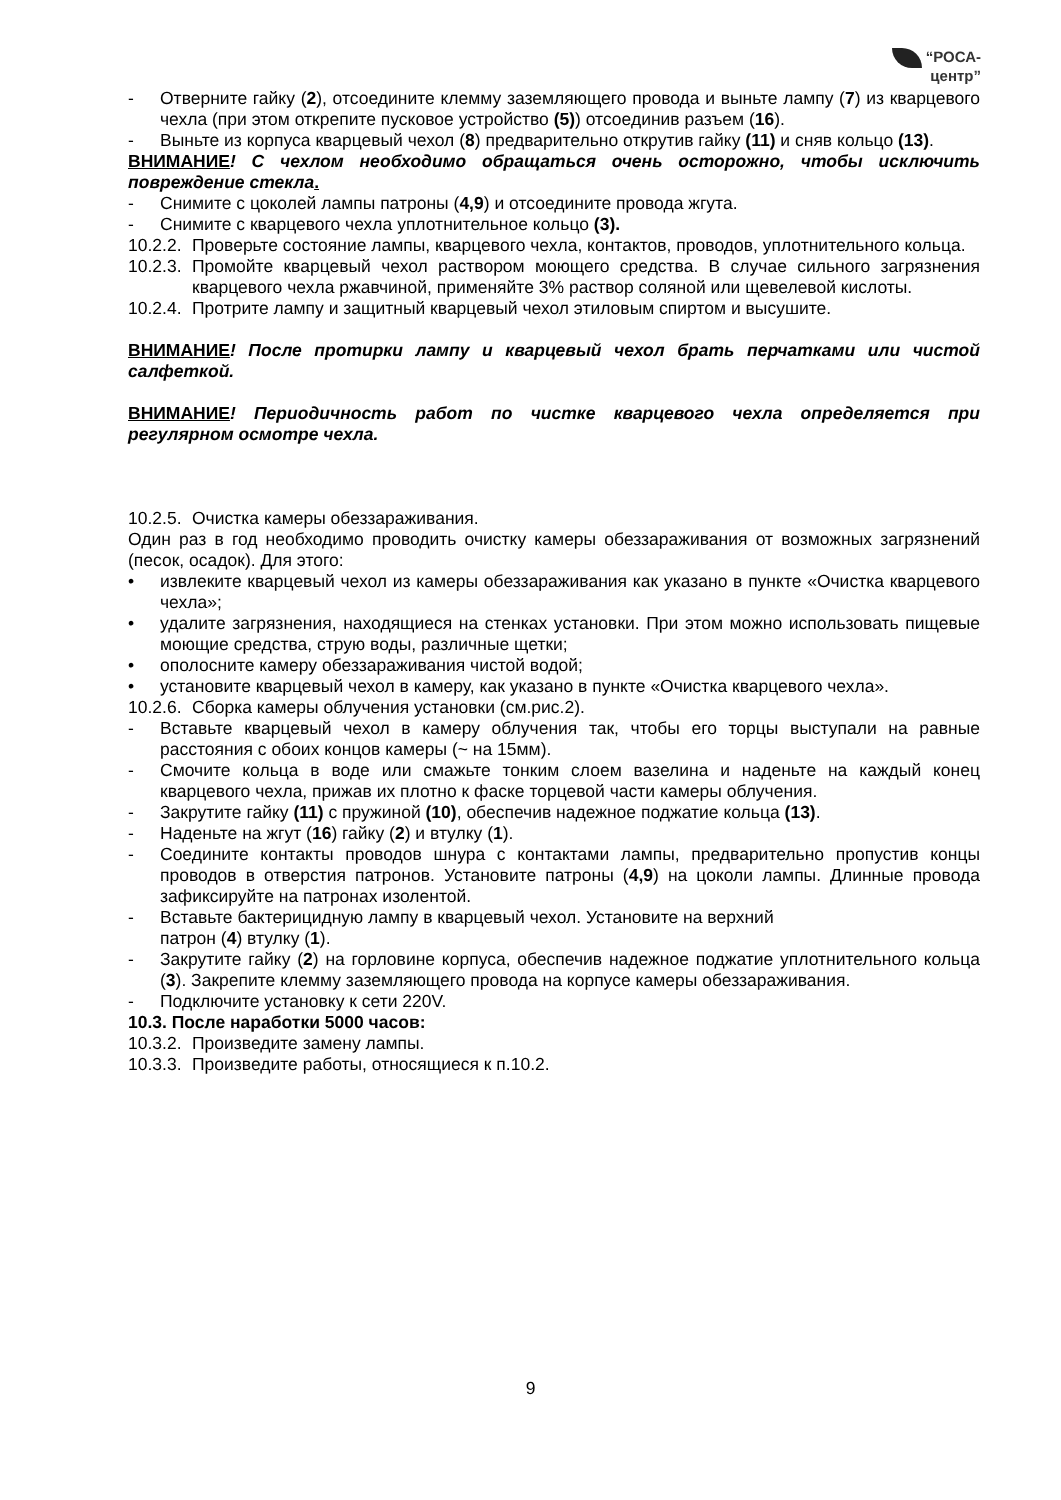“РОСА-
центр”
- Отверните гайку (2), отсоедините клемму заземляющего провода и выньте лампу (7) из кварцевого чехла (при этом открепите пусковое устройство (5)) отсоединив разъем (16).
- Выньте из корпуса кварцевый чехол (8) предварительно открутив гайку (11) и сняв кольцо (13).
ВНИМАНИЕ! С чехлом необходимо обращаться очень осторожно, чтобы исключить повреждение стекла.
- Снимите с цоколей лампы патроны (4,9) и отсоедините провода жгута.
- Снимите с кварцевого чехла уплотнительное кольцо (3).
10.2.2. Проверьте состояние лампы, кварцевого чехла, контактов, проводов, уплотнительного кольца.
10.2.3. Промойте кварцевый чехол раствором моющего средства. В случае сильного загрязнения кварцевого чехла ржавчиной, применяйте 3% раствор соляной или щевелевой кислоты.
10.2.4. Протрите лампу и защитный кварцевый чехол этиловым спиртом и высушите.
ВНИМАНИЕ! После протирки лампу и кварцевый чехол брать перчатками или чистой салфеткой.
ВНИМАНИЕ! Периодичность работ по чистке кварцевого чехла определяется при регулярном осмотре чехла.
10.2.5. Очистка камеры обеззараживания.
Один раз в год необходимо проводить очистку камеры обеззараживания от возможных загрязнений (песок, осадок). Для этого:
• извлеките кварцевый чехол из камеры обеззараживания как указано в пункте «Очистка кварцевого чехла»;
• удалите загрязнения, находящиеся на стенках установки. При этом можно использовать пищевые моющие средства, струю воды, различные щетки;
• ополосните камеру обеззараживания чистой водой;
• установите кварцевый чехол в камеру, как указано в пункте «Очистка кварцевого чехла».
10.2.6. Сборка камеры облучения установки (см.рис.2).
- Вставьте кварцевый чехол в камеру облучения так, чтобы его торцы выступали на равные расстояния с обоих концов камеры (~ на 15мм).
- Смочите кольца в воде или смажьте тонким слоем вазелина и наденьте на каждый конец кварцевого чехла, прижав их плотно к фаске торцевой части камеры облучения.
- Закрутите гайку (11) с пружиной (10), обеспечив надежное поджатие кольца (13).
- Наденьте на жгут (16) гайку (2) и втулку (1).
- Соедините контакты проводов шнура с контактами лампы, предварительно пропустив концы проводов в отверстия патронов. Установите патроны (4,9) на цоколи лампы. Длинные провода зафиксируйте на патронах изолентой.
- Вставьте бактерицидную лампу в кварцевый чехол. Установите на верхний
патрон (4) втулку (1).
- Закрутите гайку (2) на горловине корпуса, обеспечив надежное поджатие уплотнительного кольца (3). Закрепите клемму заземляющего провода на корпусе камеры обеззараживания.
- Подключите установку к сети 220V.
10.3. После наработки 5000 часов:
10.3.2. Произведите замену лампы.
10.3.3. Произведите работы, относящиеся к п.10.2.
9